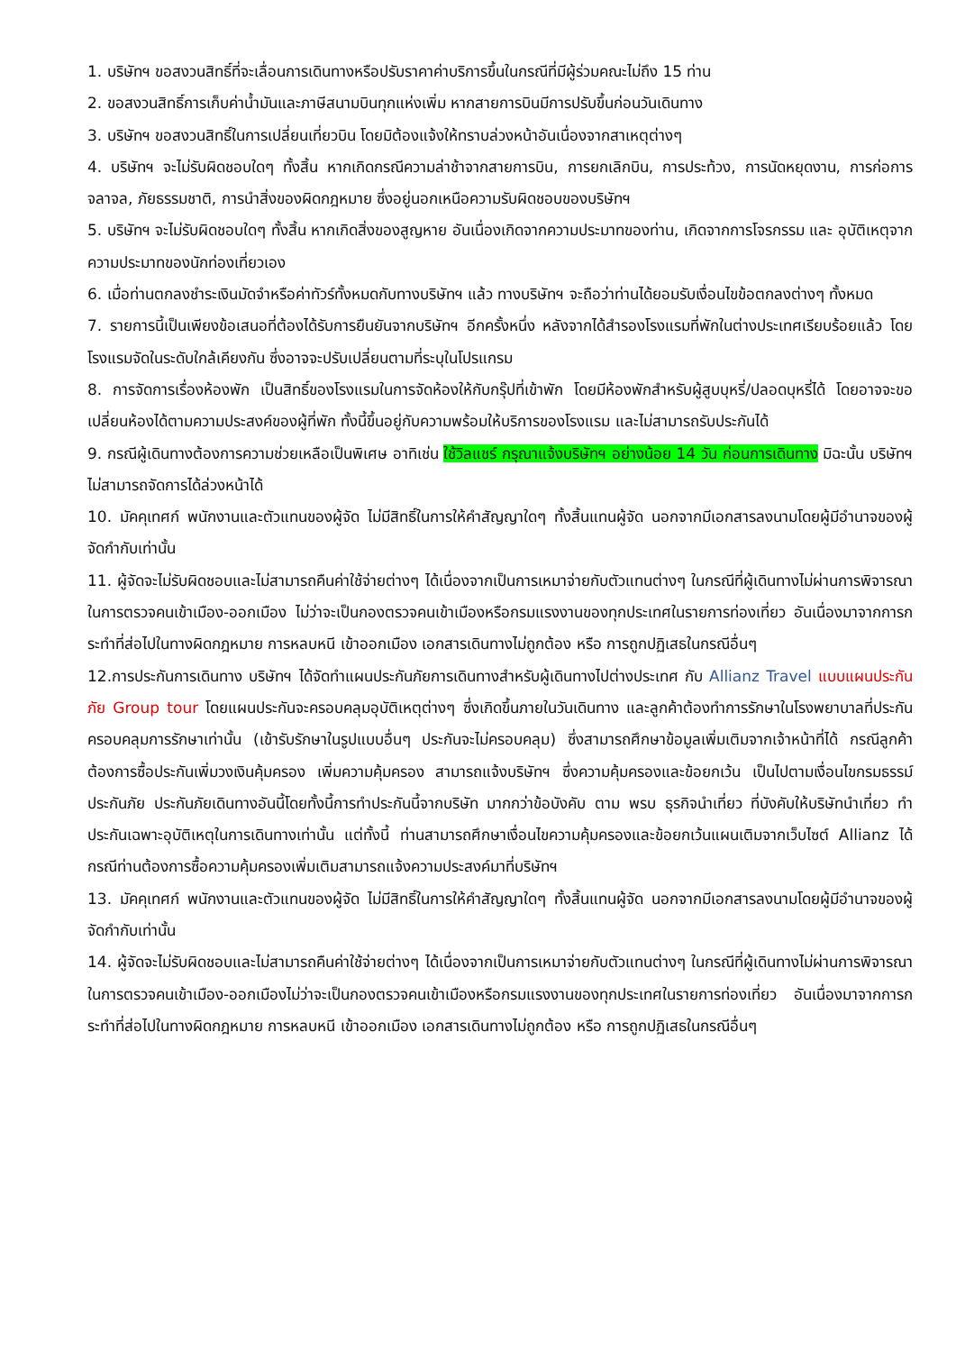1. บริษัทฯ ขอสงวนสิทธิ์ที่จะเลื่อนการเดินทางหรือปรับราคาค่าบริการขึ้นในกรณีที่มีผู้ร่วมคณะไม่ถึง 15 ท่าน
2. ขอสงวนสิทธิ์การเก็บค่าน้ำมันและภาษีสนามบินทุกแห่งเพิ่ม หากสายการบินมีการปรับขึ้นก่อนวันเดินทาง
3. บริษัทฯ ขอสงวนสิทธิ์ในการเปลี่ยนเที่ยวบิน โดยมิต้องแจ้งให้ทราบล่วงหน้าอันเนื่องจากสาเหตุต่างๆ
4. บริษัทฯ จะไม่รับผิดชอบใดๆ ทั้งสิ้น หากเกิดกรณีความล่าช้าจากสายการบิน, การยกเลิกบิน, การประท้วง, การนัดหยุดงาน, การก่อการจลาจล, ภัยธรรมชาติ, การนำสิ่งของผิดกฎหมาย ซึ่งอยู่นอกเหนือความรับผิดชอบของบริษัทฯ
5. บริษัทฯ จะไม่รับผิดชอบใดๆ ทั้งสิ้น หากเกิดสิ่งของสูญหาย อันเนื่องเกิดจากความประมาทของท่าน, เกิดจากการโจรกรรม และ อุบัติเหตุจากความประมาทของนักท่องเที่ยวเอง
6. เมื่อท่านตกลงชำระเงินมัดจำหรือค่าทัวร์ทั้งหมดกับทางบริษัทฯ แล้ว ทางบริษัทฯ จะถือว่าท่านได้ยอมรับเงื่อนไขข้อตกลงต่างๆ ทั้งหมด
7. รายการนี้เป็นเพียงข้อเสนอที่ต้องได้รับการยืนยันจากบริษัทฯ อีกครั้งหนึ่ง หลังจากได้สำรองโรงแรมที่พักในต่างประเทศเรียบร้อยแล้ว โดยโรงแรมจัดในระดับใกล้เคียงกัน ซึ่งอาจจะปรับเปลี่ยนตามที่ระบุในโปรแกรม
8. การจัดการเรื่องห้องพัก เป็นสิทธิ์ของโรงแรมในการจัดห้องให้กับกรุ๊ปที่เข้าพัก โดยมีห้องพักสำหรับผู้สูบบุหรี่/ปลอดบุหรี่ได้ โดยอาจจะขอเปลี่ยนห้องได้ตามความประสงค์ของผู้ที่พัก ทั้งนี้ขึ้นอยู่กับความพร้อมให้บริการของโรงแรม และไม่สามารถรับประกันได้
9. กรณีผู้เดินทางต้องการความช่วยเหลือเป็นพิเศษ อาทิเช่น ใช้วิลแชร์ กรุณาแจ้งบริษัทฯ อย่างน้อย 14 วัน ก่อนการเดินทาง มิฉะนั้น บริษัทฯไม่สามารถจัดการได้ล่วงหน้าได้
10. มัคคุเทศก์ พนักงานและตัวแทนของผู้จัด ไม่มีสิทธิ์ในการให้คำสัญญาใดๆ ทั้งสิ้นแทนผู้จัด นอกจากมีเอกสารลงนามโดยผู้มีอำนาจของผู้จัดกำกับเท่านั้น
11. ผู้จัดจะไม่รับผิดชอบและไม่สามารถคืนค่าใช้จ่ายต่างๆ ได้เนื่องจากเป็นการเหมาจ่ายกับตัวแทนต่างๆ ในกรณีที่ผู้เดินทางไม่ผ่านการพิจารณาในการตรวจคนเข้าเมือง-ออกเมือง ไม่ว่าจะเป็นกองตรวจคนเข้าเมืองหรือกรมแรงงานของทุกประเทศในรายการท่องเที่ยว อันเนื่องมาจากการกระทำที่ส่อไปในทางผิดกฎหมาย การหลบหนี เข้าออกเมือง เอกสารเดินทางไม่ถูกต้อง หรือ การถูกปฏิเสธในกรณีอื่นๆ
12.การประกันการเดินทาง บริษัทฯ ได้จัดทำแผนประกันภัยการเดินทางสำหรับผู้เดินทางไปต่างประเทศ กับ Allianz Travel แบบแผนประกันภัย Group tour โดยแผนประกันจะครอบคลุมอุบัติเหตุต่างๆ ซึ่งเกิดขึ้นภายในวันเดินทาง และลูกค้าต้องทำการรักษาในโรงพยาบาลที่ประกันครอบคลุมการรักษาเท่านั้น (เข้ารับรักษาในรูปแบบอื่นๆ ประกันจะไม่ครอบคลุม) ซึ่งสามารถศึกษาข้อมูลเพิ่มเติมจากเจ้าหน้าที่ได้ กรณีลูกค้าต้องการซื้อประกันเพิ่มวงเงินคุ้มครอง เพิ่มความคุ้มครอง สามารถแจ้งบริษัทฯ ซึ่งความคุ้มครองและข้อยกเว้น เป็นไปตามเงื่อนไขกรมธรรม์ประกันภัย ประกันภัยเดินทางอันนี้โดยทั้งนี้การทำประกันนี้จากบริษัท มากกว่าข้อบังคับ ตาม พรบ ธุรกิจนำเที่ยว ที่บังคับให้บริษัทนำเที่ยว ทำประกันเฉพาะอุบัติเหตุในการเดินทางเท่านั้น แต่ทั้งนี้ ท่านสามารถศึกษาเงื่อนไขความคุ้มครองและข้อยกเว้นแผนเติมจากเว็บไซต์ Allianz ได้กรณีท่านต้องการซื้อความคุ้มครองเพิ่มเติมสามารถแจ้งความประสงค์มาที่บริษัทฯ
13. มัคคุเทศก์ พนักงานและตัวแทนของผู้จัด ไม่มีสิทธิ์ในการให้คำสัญญาใดๆ ทั้งสิ้นแทนผู้จัด นอกจากมีเอกสารลงนามโดยผู้มีอำนาจของผู้จัดกำกับเท่านั้น
14. ผู้จัดจะไม่รับผิดชอบและไม่สามารถคืนค่าใช้จ่ายต่างๆ ได้เนื่องจากเป็นการเหมาจ่ายกับตัวแทนต่างๆ ในกรณีที่ผู้เดินทางไม่ผ่านการพิจารณาในการตรวจคนเข้าเมือง-ออกเมืองไม่ว่าจะเป็นกองตรวจคนเข้าเมืองหรือกรมแรงงานของทุกประเทศในรายการท่องเที่ยว อันเนื่องมาจากการกระทำที่ส่อไปในทางผิดกฎหมาย การหลบหนี เข้าออกเมือง เอกสารเดินทางไม่ถูกต้อง หรือ การถูกปฏิเสธในกรณีอื่นๆ